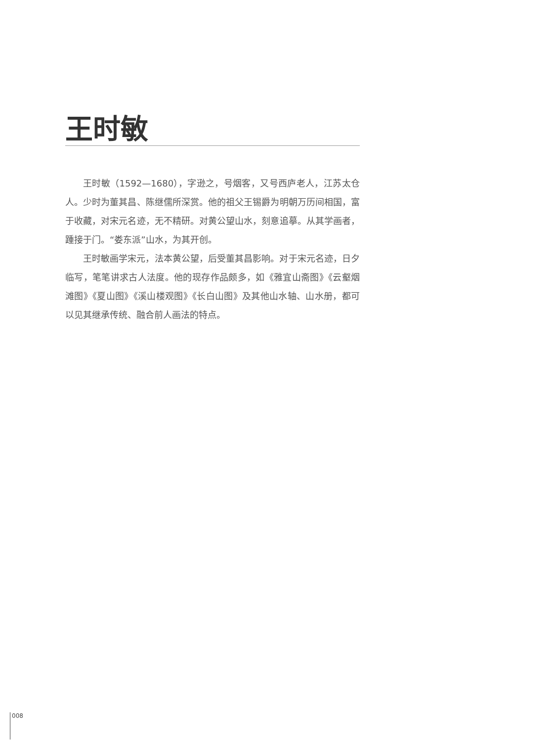王时敏
王时敏（1592—1680），字逊之，号烟客，又号西庐老人，江苏太仓人。少时为董其昌、陈继儒所深赏。他的祖父王锡爵为明朝万历间相国，富于收藏，对宋元名迹，无不精研。对黄公望山水，刻意追摹。从其学画者，踵接于门。“娄东派”山水，为其开创。
王时敏画学宋元，法本黄公望，后受董其昌影响。对于宋元名迹，日夕临写，笔笔讲求古人法度。他的现存作品颇多，如《雅宜山斋图》《云壑烟滩图》《夏山图》《溪山楼观图》《长白山图》及其他山水轴、山水册，都可以见其继承传统、融合前人画法的特点。
008